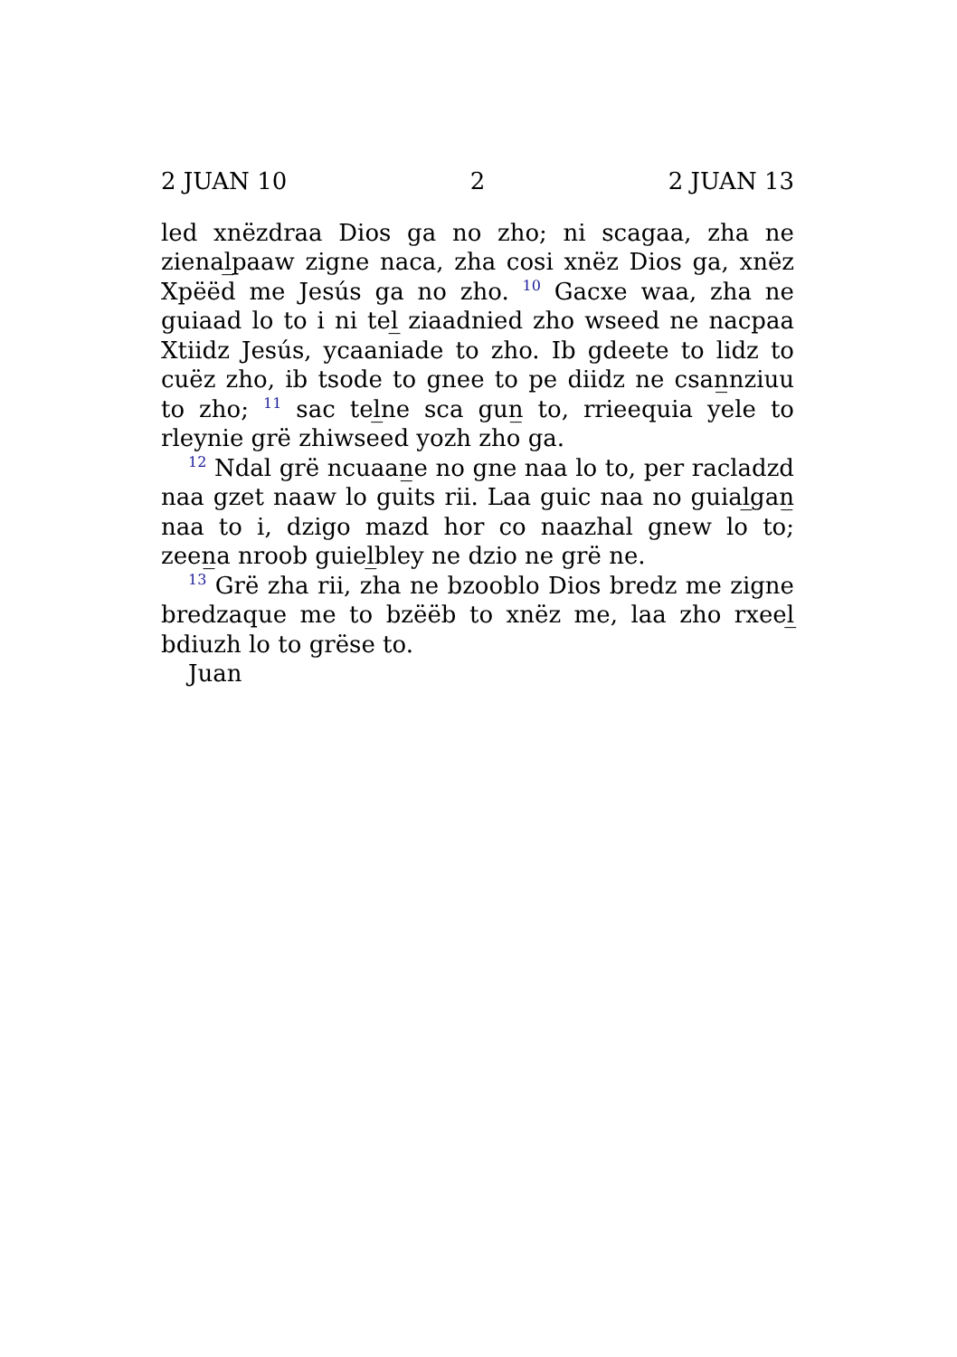2 JUAN 10 2 2 JUAN 13
led xnëzdraa Dios ga no zho; ni scagaa, zha ne zienal̲paaw zigne naca, zha cosi xnëz Dios ga, xnëz Xpëëd me Jesús ga no zho. <sup>10</sup> Gacxe waa, zha ne guiaad lo to i ni tel̲ ziaadnied zho wseed ne nacpaa Xtiidz Jesús, ycaaniade to zho. Ib gdeete to lidz to cuëz zho, ib tsode to gnee to pe diidz ne csan̲nziuu to zho; <sup>11</sup> sac tel̲ne sca gun̲ to, rrieequia yele to rleynie grë zhiwseed yozh zho ga.
<sup>12</sup> Ndal grë ncuaan̲e no gne naa lo to, per racladzd naa gzet naaw lo guits rii. Laa guic naa no guial̲gan̲ naa to i, dzigo mazd hor co naazhal gnew lo to; zeen̲a nroob guiel̲bley ne dzio ne grë ne.
<sup>13</sup> Grë zha rii, zha ne bzooblo Dios bredz me zigne bredzaque me to bzëëb to xnëz me, laa zho rxeel̲ bdiuzh lo to grëse to.
Juan